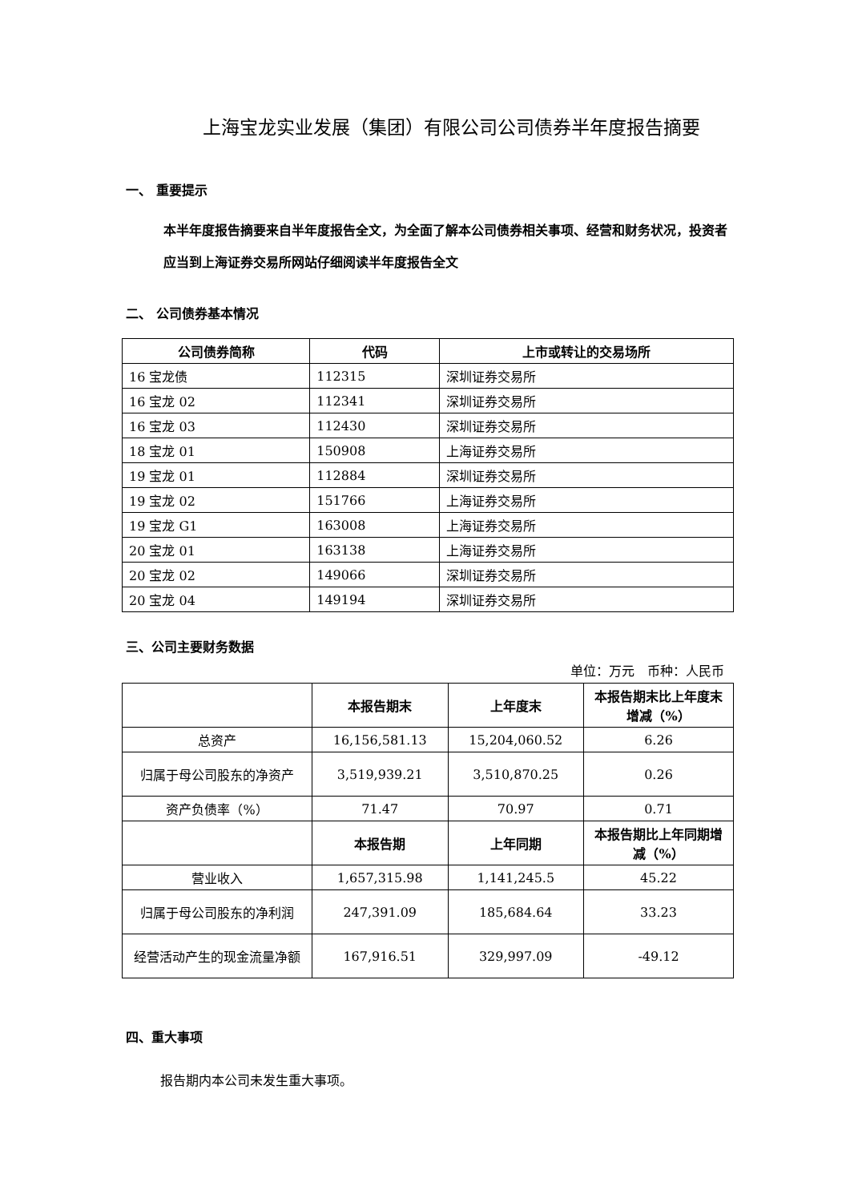上海宝龙实业发展（集团）有限公司公司债券半年度报告摘要
一、 重要提示
本半年度报告摘要来自半年度报告全文，为全面了解本公司债券相关事项、经营和财务状况，投资者应当到上海证券交易所网站仔细阅读半年度报告全文
二、 公司债券基本情况
| 公司债券简称 | 代码 | 上市或转让的交易场所 |
| --- | --- | --- |
| 16 宝龙债 | 112315 | 深圳证券交易所 |
| 16 宝龙 02 | 112341 | 深圳证券交易所 |
| 16 宝龙 03 | 112430 | 深圳证券交易所 |
| 18 宝龙 01 | 150908 | 上海证券交易所 |
| 19 宝龙 01 | 112884 | 深圳证券交易所 |
| 19 宝龙 02 | 151766 | 上海证券交易所 |
| 19 宝龙 G1 | 163008 | 上海证券交易所 |
| 20 宝龙 01 | 163138 | 上海证券交易所 |
| 20 宝龙 02 | 149066 | 深圳证券交易所 |
| 20 宝龙 04 | 149194 | 深圳证券交易所 |
三、公司主要财务数据
单位：万元　币种：人民币
| | 本报告期末 | 上年度末 | 本报告期末比上年度末增减（%） |
| 总资产 | 16,156,581.13 | 15,204,060.52 | 6.26 |
| 归属于母公司股东的净资产 | 3,519,939.21 | 3,510,870.25 | 0.26 |
| 资产负债率（%） | 71.47 | 70.97 | 0.71 |
| | 本报告期 | 上年同期 | 本报告期比上年同期增减（%） |
| 营业收入 | 1,657,315.98 | 1,141,245.5 | 45.22 |
| 归属于母公司股东的净利润 | 247,391.09 | 185,684.64 | 33.23 |
| 经营活动产生的现金流量净额 | 167,916.51 | 329,997.09 | -49.12 |
四、重大事项
报告期内本公司未发生重大事项。